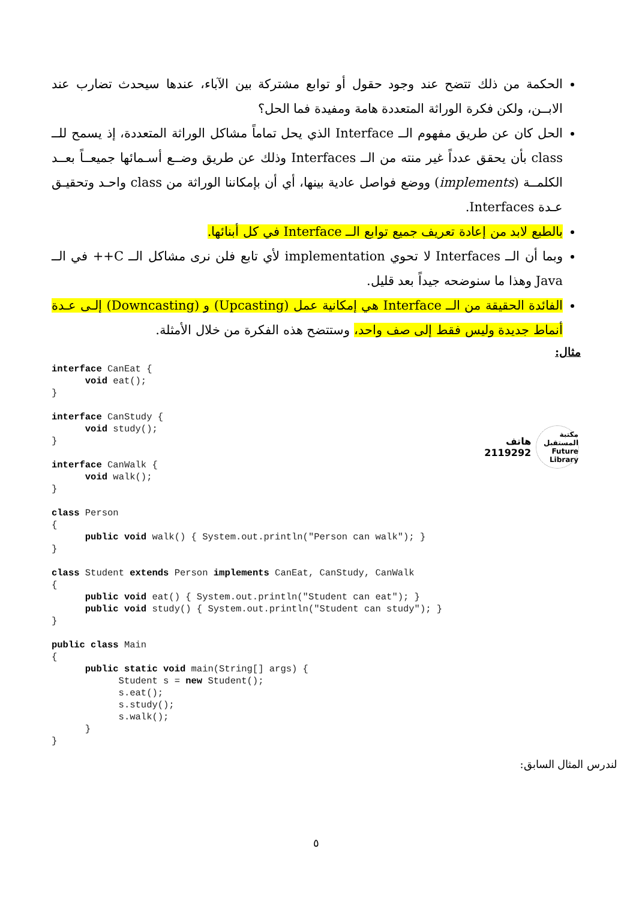الحكمة من ذلك تتضح عند وجود حقول أو توابع مشتركة بين الآباء، عندها سيحدث تضارب عند الابــن، ولكن فكرة الوراثة المتعددة هامة ومفيدة فما الحل؟
الحل كان عن طريق مفهوم الــ Interface الذي يحل تماماً مشاكل الوراثة المتعددة، إذ يسمح للــ class بأن يحقق عدداً غير منته من الــ Interfaces وذلك عن طريق وضــع أسـمائها جميعــاً بعــد الكلمــة (implements) ووضع فواصل عادية بينها، أي أن بإمكاننا الوراثة من class واحـد وتحقيـق عـدة Interfaces.
بالطبع لابد من إعادة تعريف جميع توابع الــ Interface في كل أبنائها.
وبما أن الــ Interfaces لا تحوي implementation لأي تابع فلن نرى مشاكل الــ C++ في الــ Java وهذا ما سنوضحه جيداً بعد قليل.
الفائدة الحقيقة من الــ Interface هي إمكانية عمل (Upcasting) و (Downcasting) إلـى عـدة أنماط جديدة وليس فقط إلى صف واحد، وستتضح هذه الفكرة من خلال الأمثلة.
مثال:
interface CanEat {
      void eat();
}

interface CanStudy {
      void study();
}

interface CanWalk {
      void walk();
}

class Person
{
      public void walk() { System.out.println("Person can walk"); }
}

class Student extends Person implements CanEat, CanStudy, CanWalk
{
      public void eat() { System.out.println("Student can eat"); }
      public void study() { System.out.println("Student can study"); }
}

public class Main
{
      public static void main(String[] args) {
            Student s = new Student();
            s.eat();
            s.study();
            s.walk();
      }
}
مكتبة المستقبل
Future Library
هاتف 2119292
لندرس المثال السابق:
٥